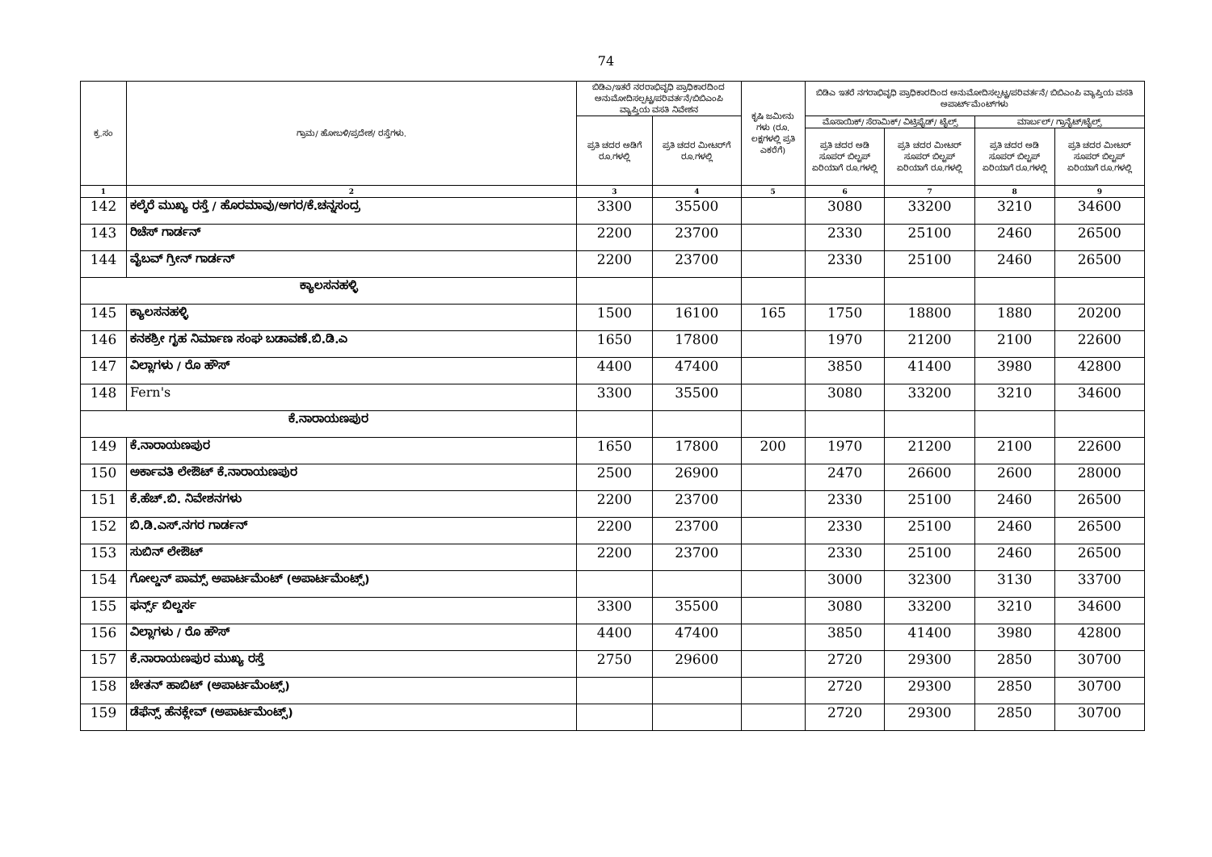74
| ಕ್ರ.ಸಂ | ಗ್ರಾಮ/ ಹೋಬಳಿ/ಪ್ರದೇಶ/ ರಸ್ತೆಗಳು. | ಬಿಡಿಎ/ಇತರೆ ನರರಾಭಿವೃಧಿ ಪ್ರಾಧಿಕಾರದಿಂದ ಅನುಮೋದಿಸಲ್ಪಟ್ಟ/ಪರಿವರ್ತನೆ/ಬಿಬಿಎಂಪಿ ವ್ಯಾಪ್ತಿಯ ವಸತಿ ನಿವೇಶನ | | ಕೃಷಿ ಜಮೀನು ಗಳು (ರೂ. ಲಕ್ಷಗಳಲ್ಲಿ ಪ್ರತಿ ಎಕರೆಗೆ) | ಬಿಡಿಎ ಇತರೆ ನಗರಾಭಿವೃಧಿ ಪ್ರಾಧಿಕಾರದಿಂದ ಅನುಮೋದಿಸಲ್ಪಟ್ಟ/ಪರಿವರ್ತನೆ/ ಬಿಬಿಎಂಪಿ ವ್ಯಾಪ್ತಿಯ ವಸತಿ ಅಪಾರ್ಟ್‌ಮೆಂಟ್‌ಗಳು | | | |
| --- | --- | --- | --- | --- | --- | --- | --- | --- |
| | | ಪ್ರತಿ ಚದರ ಅಡಿಗೆ ರೂ.ಗಳಲ್ಲಿ | ಪ್ರತಿ ಚದರ ಮೀಟರ್‌ಗೆ ರೂ.ಗಳಲ್ಲಿ | | ಮೊಸಾಯಿಕ್/ ಸೆರಾಮಿಕ್/ ವಿಟ್ರಿಫೈಡ್/ ಟೈಲ್ಸ್ | | ಮಾರ್ಬಲ್/ ಗ್ರಾನೈಟ್/ಟೈಲ್ಸ್ | |
| | | | | | ಪ್ರತಿ ಚದರ ಅಡಿ ಸೂಪರ್ ಬಿಲ್ಟಪ್ ಏರಿಯಾಗೆ ರೂ.ಗಳಲ್ಲಿ | ಪ್ರತಿ ಚದರ ಮೀಟರ್ ಸೂಪರ್ ಬಿಲ್ಟಪ್ ಏರಿಯಾಗೆ ರೂ.ಗಳಲ್ಲಿ | ಪ್ರತಿ ಚದರ ಅಡಿ ಸೂಪರ್ ಬಿಲ್ಟಪ್ ಏರಿಯಾಗೆ ರೂ.ಗಳಲ್ಲಿ | ಪ್ರತಿ ಚದರ ಮೀಟರ್ ಸೂಪರ್ ಬಿಲ್ಟಪ್ ಏರಿಯಾಗೆ ರೂ.ಗಳಲ್ಲಿ |
| 1 | 2 | 3 | 4 | 5 | 6 | 7 | 8 | 9 |
| 142 | ಕಲ್ಕೆರೆ ಮುಖ್ಯ ರಸ್ತೆ / ಹೊರಮಾವು/ಅಗರ/ಕೆ.ಚನ್ನಸಂದ್ರ | 3300 | 35500 | | 3080 | 33200 | 3210 | 34600 |
| 143 | ರಿಚೆಸ್ ಗಾರ್ಡನ್ | 2200 | 23700 | | 2330 | 25100 | 2460 | 26500 |
| 144 | ವೈಬವ್ ಗ್ರೀನ್ ಗಾರ್ಡನ್ | 2200 | 23700 | | 2330 | 25100 | 2460 | 26500 |
| ಕ್ಯಾಲಸನಹಳ್ಳಿ | | | | | | | | |
| 145 | ಕ್ಯಾಲಸನಹಳ್ಳಿ | 1500 | 16100 | 165 | 1750 | 18800 | 1880 | 20200 |
| 146 | ಕನಕಶ್ರೀ ಗೃಹ ನಿರ್ಮಾಣ ಸಂಘ ಬಡಾವಣೆ.ಬಿ.ಡಿ.ಎ | 1650 | 17800 | | 1970 | 21200 | 2100 | 22600 |
| 147 | ವಿಲ್ಲಾಗಳು / ರೊ ಹೌಸ್ | 4400 | 47400 | | 3850 | 41400 | 3980 | 42800 |
| 148 | Fern's | 3300 | 35500 | | 3080 | 33200 | 3210 | 34600 |
| ಕೆ.ನಾರಾಯಣಪುರ | | | | | | | | |
| 149 | ಕೆ.ನಾರಾಯಣಪುರ | 1650 | 17800 | 200 | 1970 | 21200 | 2100 | 22600 |
| 150 | ಅರ್ಕಾವತಿ ಲೇಔಟ್ ಕೆ.ನಾರಾಯಣಪುರ | 2500 | 26900 | | 2470 | 26600 | 2600 | 28000 |
| 151 | ಕೆ.ಹೆಚ್.ಬಿ. ನಿವೇಶನಗಳು | 2200 | 23700 | | 2330 | 25100 | 2460 | 26500 |
| 152 | ಬಿ.ಡಿ.ಎಸ್.ನಗರ ಗಾರ್ಡನ್ | 2200 | 23700 | | 2330 | 25100 | 2460 | 26500 |
| 153 | ಸುಬಿನ್ ಲೇಔಟ್ | 2200 | 23700 | | 2330 | 25100 | 2460 | 26500 |
| 154 | ಗೋಲ್ಡನ್ ಪಾಮ್ಸ್ ಅಪಾರ್ಟಮೆಂಟ್ (ಅಪಾರ್ಟಮೆಂಟ್ಸ್) | | | | 3000 | 32300 | 3130 | 33700 |
| 155 | ಫರ್ನ್ಸ್ ಬಿಲ್ಡರ್ಸ | 3300 | 35500 | | 3080 | 33200 | 3210 | 34600 |
| 156 | ವಿಲ್ಲಾಗಳು / ರೊ ಹೌಸ್ | 4400 | 47400 | | 3850 | 41400 | 3980 | 42800 |
| 157 | ಕೆ.ನಾರಾಯಣಪುರ ಮುಖ್ಯ ರಸ್ತೆ | 2750 | 29600 | | 2720 | 29300 | 2850 | 30700 |
| 158 | ಚೇತನ್ ಹಾಬಿಟ್ (ಅಪಾರ್ಟಮೆಂಟ್ಸ್) | | | | 2720 | 29300 | 2850 | 30700 |
| 159 | ಡೆಫೆನ್ಸ್ ಹೆನಕ್ಲೇವ್ (ಅಪಾರ್ಟಮೆಂಟ್ಸ್) | | | | 2720 | 29300 | 2850 | 30700 |